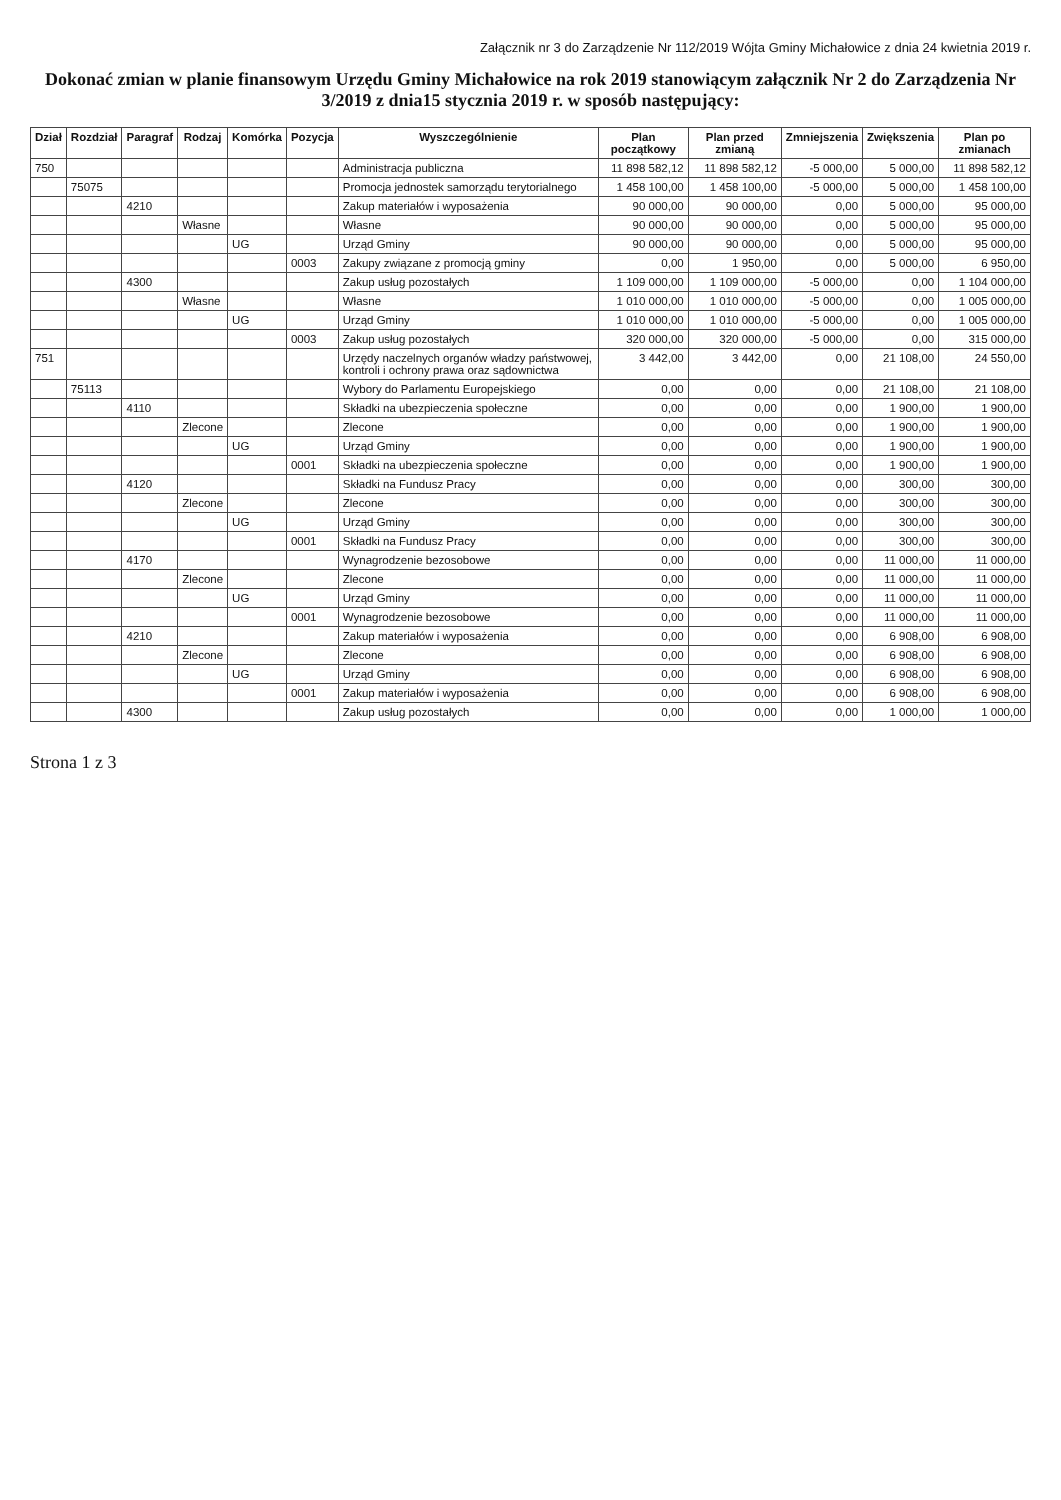Załącznik nr 3 do Zarządzenie Nr 112/2019 Wójta Gminy Michałowice z dnia 24 kwietnia 2019 r.
Dokonać zmian w planie finansowym Urzędu Gminy Michałowice na rok 2019 stanowiącym załącznik Nr 2 do Zarządzenia Nr 3/2019 z dnia15 stycznia 2019 r. w sposób następujący:
| Dział | Rozdział | Paragraf | Rodzaj | Komórka | Pozycja | Wyszczególnienie | Plan początkowy | Plan przed zmianą | Zmniejszenia | Zwiększenia | Plan po zmianach |
| --- | --- | --- | --- | --- | --- | --- | --- | --- | --- | --- | --- |
| 750 | | | | | | Administracja publiczna | 11 898 582,12 | 11 898 582,12 | -5 000,00 | 5 000,00 | 11 898 582,12 |
| | 75075 | | | | | Promocja jednostek samorządu terytorialnego | 1 458 100,00 | 1 458 100,00 | -5 000,00 | 5 000,00 | 1 458 100,00 |
| | | 4210 | | | | Zakup materiałów i wyposażenia | 90 000,00 | 90 000,00 | 0,00 | 5 000,00 | 95 000,00 |
| | | | Własne | | | Własne | 90 000,00 | 90 000,00 | 0,00 | 5 000,00 | 95 000,00 |
| | | | | UG | | Urząd Gminy | 90 000,00 | 90 000,00 | 0,00 | 5 000,00 | 95 000,00 |
| | | | | | 0003 | Zakupy związane z promocją gminy | 0,00 | 1 950,00 | 0,00 | 5 000,00 | 6 950,00 |
| | | 4300 | | | | Zakup usług pozostałych | 1 109 000,00 | 1 109 000,00 | -5 000,00 | 0,00 | 1 104 000,00 |
| | | | Własne | | | Własne | 1 010 000,00 | 1 010 000,00 | -5 000,00 | 0,00 | 1 005 000,00 |
| | | | | UG | | Urząd Gminy | 1 010 000,00 | 1 010 000,00 | -5 000,00 | 0,00 | 1 005 000,00 |
| | | | | | 0003 | Zakup usług pozostałych | 320 000,00 | 320 000,00 | -5 000,00 | 0,00 | 315 000,00 |
| 751 | | | | | | Urzędy naczelnych organów władzy państwowej, kontroli i ochrony prawa oraz sądownictwa | 3 442,00 | 3 442,00 | 0,00 | 21 108,00 | 24 550,00 |
| | 75113 | | | | | Wybory do Parlamentu Europejskiego | 0,00 | 0,00 | 0,00 | 21 108,00 | 21 108,00 |
| | | 4110 | | | | Składki na ubezpieczenia społeczne | 0,00 | 0,00 | 0,00 | 1 900,00 | 1 900,00 |
| | | | Zlecone | | | Zlecone | 0,00 | 0,00 | 0,00 | 1 900,00 | 1 900,00 |
| | | | | UG | | Urząd Gminy | 0,00 | 0,00 | 0,00 | 1 900,00 | 1 900,00 |
| | | | | | 0001 | Składki na ubezpieczenia społeczne | 0,00 | 0,00 | 0,00 | 1 900,00 | 1 900,00 |
| | | 4120 | | | | Składki na Fundusz Pracy | 0,00 | 0,00 | 0,00 | 300,00 | 300,00 |
| | | | Zlecone | | | Zlecone | 0,00 | 0,00 | 0,00 | 300,00 | 300,00 |
| | | | | UG | | Urząd Gminy | 0,00 | 0,00 | 0,00 | 300,00 | 300,00 |
| | | | | | 0001 | Składki na Fundusz Pracy | 0,00 | 0,00 | 0,00 | 300,00 | 300,00 |
| | | 4170 | | | | Wynagrodzenie bezosobowe | 0,00 | 0,00 | 0,00 | 11 000,00 | 11 000,00 |
| | | | Zlecone | | | Zlecone | 0,00 | 0,00 | 0,00 | 11 000,00 | 11 000,00 |
| | | | | UG | | Urząd Gminy | 0,00 | 0,00 | 0,00 | 11 000,00 | 11 000,00 |
| | | | | | 0001 | Wynagrodzenie bezosobowe | 0,00 | 0,00 | 0,00 | 11 000,00 | 11 000,00 |
| | | 4210 | | | | Zakup materiałów i wyposażenia | 0,00 | 0,00 | 0,00 | 6 908,00 | 6 908,00 |
| | | | Zlecone | | | Zlecone | 0,00 | 0,00 | 0,00 | 6 908,00 | 6 908,00 |
| | | | | UG | | Urząd Gminy | 0,00 | 0,00 | 0,00 | 6 908,00 | 6 908,00 |
| | | | | | 0001 | Zakup materiałów i wyposażenia | 0,00 | 0,00 | 0,00 | 6 908,00 | 6 908,00 |
| | | 4300 | | | | Zakup usług pozostałych | 0,00 | 0,00 | 0,00 | 1 000,00 | 1 000,00 |
Strona 1 z 3